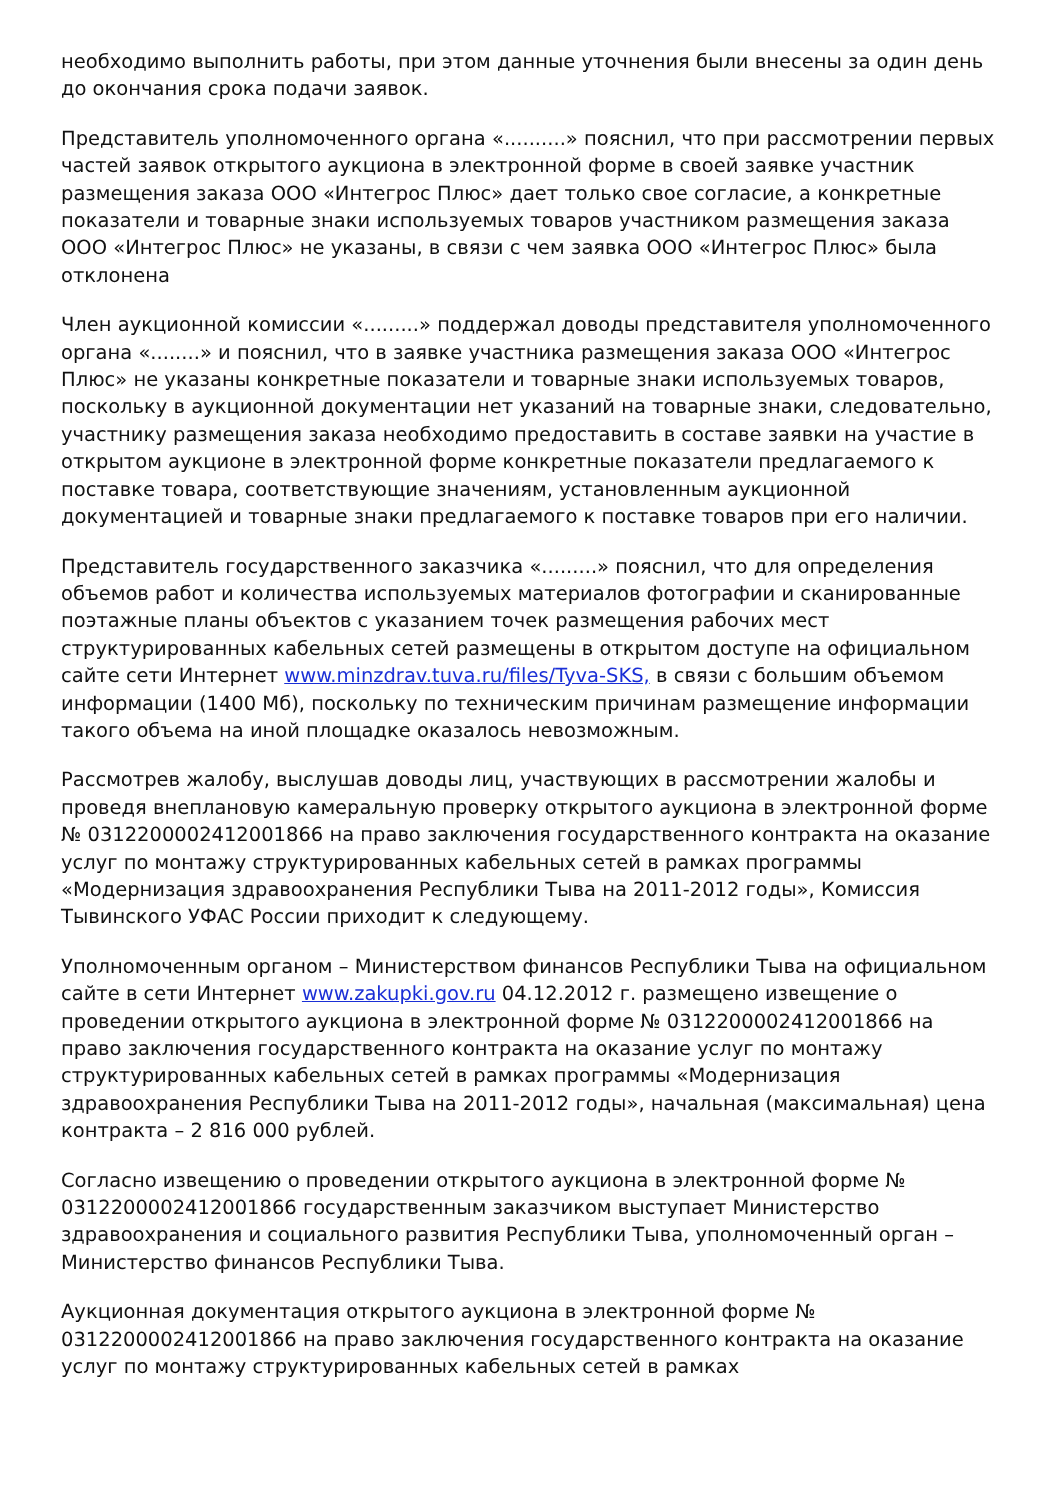необходимо выполнить работы, при этом данные уточнения были внесены за один день до окончания срока подачи заявок.
Представитель уполномоченного органа «..........» пояснил, что при рассмотрении первых частей заявок открытого аукциона в электронной форме в своей заявке участник размещения заказа ООО «Интегрос Плюс» дает только свое согласие, а конкретные показатели и товарные знаки используемых товаров участником размещения заказа ООО «Интегрос Плюс» не указаны, в связи с чем заявка ООО «Интегрос Плюс» была отклонена
Член аукционной комиссии «.........» поддержал доводы представителя уполномоченного органа «........» и пояснил, что в заявке участника размещения заказа ООО «Интегрос Плюс» не указаны конкретные показатели и товарные знаки используемых товаров, поскольку в аукционной документации нет указаний на товарные знаки, следовательно, участнику размещения заказа необходимо предоставить в составе заявки на участие в открытом аукционе в электронной форме конкретные показатели предлагаемого к поставке товара, соответствующие значениям, установленным аукционной документацией и товарные знаки предлагаемого к поставке товаров при его наличии.
Представитель государственного заказчика «.........» пояснил, что для определения объемов работ и количества используемых материалов фотографии и сканированные поэтажные планы объектов с указанием точек размещения рабочих мест структурированных кабельных сетей размещены в открытом доступе на официальном сайте сети Интернет www.minzdrav.tuva.ru/files/Tyva-SKS, в связи с большим объемом информации (1400 Мб), поскольку по техническим причинам размещение информации такого объема на иной площадке оказалось невозможным.
Рассмотрев жалобу, выслушав доводы лиц, участвующих в рассмотрении жалобы и проведя внеплановую камеральную проверку открытого аукциона в электронной форме № 0312200002412001866 на право заключения государственного контракта на оказание услуг по монтажу структурированных кабельных сетей в рамках программы «Модернизация здравоохранения Республики Тыва на 2011-2012 годы», Комиссия Тывинского УФАС России приходит к следующему.
Уполномоченным органом – Министерством финансов Республики Тыва на официальном сайте в сети Интернет www.zakupki.gov.ru 04.12.2012 г. размещено извещение о проведении открытого аукциона в электронной форме № 0312200002412001866 на право заключения государственного контракта на оказание услуг по монтажу структурированных кабельных сетей в рамках программы «Модернизация здравоохранения Республики Тыва на 2011-2012 годы», начальная (максимальная) цена контракта – 2 816 000 рублей.
Согласно извещению о проведении открытого аукциона в электронной форме № 0312200002412001866 государственным заказчиком выступает Министерство здравоохранения и социального развития Республики Тыва, уполномоченный орган – Министерство финансов Республики Тыва.
Аукционная документация открытого аукциона в электронной форме № 0312200002412001866 на право заключения государственного контракта на оказание услуг по монтажу структурированных кабельных сетей в рамках